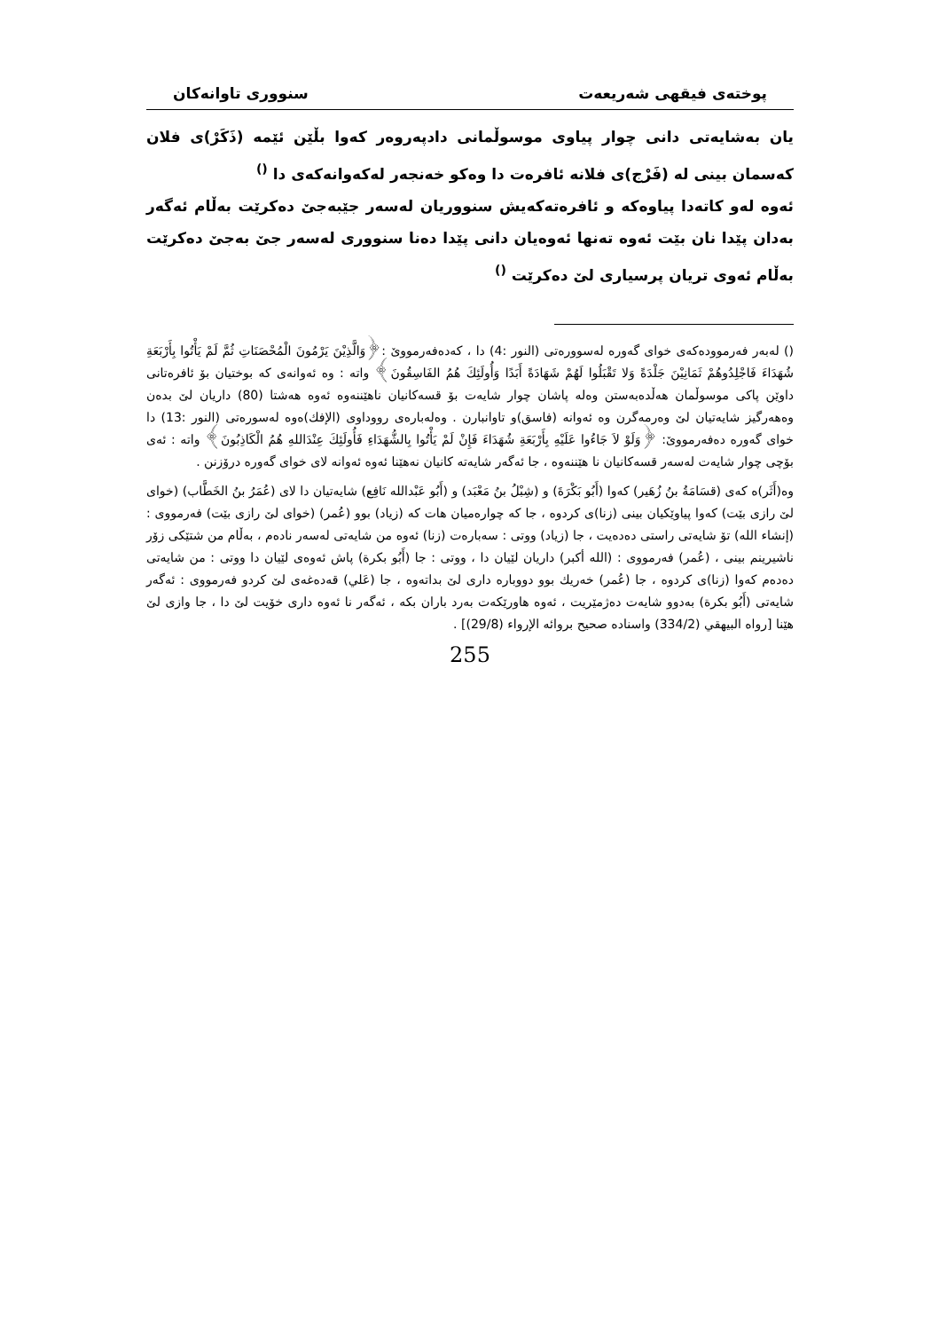پوختەی فیقهی شەریعەت سنووری تاوانەکان
یان بەشایەتی دانی چوار پیاوی موسوڵمانی دادپەروەر کەوا بڵێن ئێمە (ذَکَرْ)ی فلان کەسمان بینی لە (فَرْج)ی فلانە ئافرەت دا وەکو خەنجەر لەکەوانەکەی دا <sup>()</sup>
ئەوە لەو کاتەدا پیاوەکە و ئافرەتەکەیش سنووریان لەسەر جێبەجێ دەکرێت بەڵام ئەگەر بەدان پێدا نان بێت ئەوە تەنها ئەوەیان دانی پێدا دەنا سنووری لەسەر جێ بەجێ دەکرێت بەڵام ئەوی تریان پرسیاری لێ دەکرێت <sup>()</sup>
() لەبەر فەرموودەکەی خوای گەورە لەسوورەتی (النور :4) دا ، کەدەفەرمووێ :﴿وَالَّذِيْنَ يَرْمُونَ الْمُحْصَنَاتِ ثُمَّ لَمْ يَأْتُوا بِأَرْبَعَةِ شُهَدَاءَ فَاجْلِدُوهُمْ ثَمَانِيْنَ جَلْدَةً وَلا تَقْبَلُوا لَهُمْ شَهَادَةً أَبَدًا وَأُولَئِكَ هُمُ الفَاسِقُونَ﴾ واتە : وە ئەوانەی کە بوختیان بۆ ئافرەتانی داوێن پاکی موسوڵمان هەڵدەبەستن وەلە پاشان چوار شایەت بۆ قسەکانیان ناهێننەوە ئەوە هەشتا (80) داریان لێ بدەن وەهەرگیز شایەتیان لێ وەرمەگرن وە ئەوانە (فاسق)و تاوانبارن . وەلەبارەی رووداوی (الإفك)ەوە لەسورەتی (النور :13) دا خوای گەورە دەفەرمووێ: ﴿وَلَوْ لاَ جَاءُوا عَلَيْهِ بِأَرْبَعَةِ شُهَدَاءَ فَإِنْ لَمْ يَأْتُوا بِالشُّهَدَاءِ فَأُولَئِكَ عِنْدَاللهِ هُمُ الْكَاذِبُونَ﴾ واتە : ئەی بۆچی چوار شایەت لەسەر قسەکانیان نا هێننەوە ، جا ئەگەر شایەتە کانیان نەهێنا ئەوە ئەوانە لای خوای گەورە درۆزنن .
وە(أَثَر)ە کەی (قسَامَةُ بنُ زُهَير) کەوا (أَبُو بَكْرَةَ) و (شِبْلُ بنُ مَعْبَد) و (أَبُو عَبْدالله نَافِع) شایەتیان دا لای (عُمَرُ بنُ الخَطَّاب) (خوای لێ رازی بێت) کەوا پیاوێکیان بینی (زنا)ی کردوە ، جا کە چوارەمیان هات کە (زیاد) بوو (عُمر) (خوای لێ رازی بێت) فەرمووی : (إنشاء الله) تۆ شایەتی راستی دەدەیت ، جا (زیاد) ووتی : سەبارەت (زنا) ئەوە من شایەتی لەسەر نادەم ، بەڵام من شتێکی زۆر ناشیرینم بینی ، (عُمر) فەرمووی : (الله أكبر) داریان لێیان دا ، ووتی : جا (أَبُو بكرة) پاش ئەوەی لێیان دا ووتی : من شایەتی دەدەم کەوا (زنا)ی کردوە ، جا (عُمر) خەریك بوو دووبارە داری لێ بداتەوە ، جا (عَلي) قەدەغەی لێ کردو فەرمووی : ئەگەر شایەتی (أَبُو بكرة) بەدوو شایەت دەژمێریت ، ئەوە هاورێکەت بەرد باران بکە ، ئەگەر نا ئەوە داری خۆیت لێ دا ، جا وازی لێ هێنا [رواه البيهقي (334/2) واسناده صحيح بروائه الإرواء (29/8)] .
255